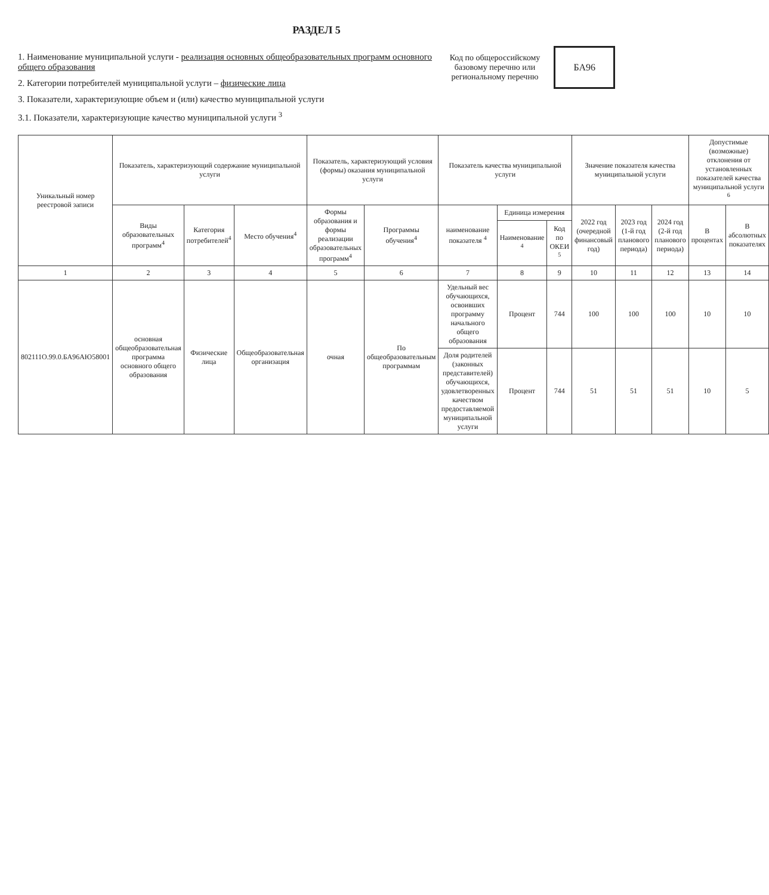РАЗДЕЛ 5
1. Наименование муниципальной услуги - реализация основных общеобразовательных программ основного общего образования
2. Категории потребителей муниципальной услуги – физические лица
3. Показатели, характеризующие объем и (или) качество муниципальной услуги
3.1. Показатели, характеризующие качество муниципальной услуги <sup>3</sup>
Код по общероссийскому базовому перечню или региональному перечню
БА96
| Уникальный номер реестровой записи | Показатель, характеризующий содержание муниципальной услуги | | | Показатель, характеризующий условия (формы) оказания муниципальной услуги | | Показатель качества муниципальной услуги | | | Значение показателя качества муниципальной услуги | | | Допустимые (возможные) отклонения от установленных показателей качества муниципальной услуги <sup>6</sup> | |
| --- | --- | --- | --- | --- | --- | --- | --- | --- | --- | --- | --- | --- | --- |
| | Виды образовательных программ<sup>4</sup> | Категория потребителей<sup>4</sup> | Место обучения<sup>4</sup> | Формы образования и формы реализации образовательных программ<sup>4</sup> | Программы обучения<sup>4</sup> | наименование показателя <sup>4</sup> | Единица измерения | | 2022 год (очередной финансовый год) | 2023 год (1-й год планового периода) | 2024 год (2-й год планового периода) | В процентах | В абсолютных показателях |
| | | | | | | | Наименование <sup>4</sup> | Код по ОКЕИ <sup>5</sup> | | | | | |
| 1 | 2 | 3 | 4 | 5 | 6 | 7 | 8 | 9 | 10 | 11 | 12 | 13 | 14 |
| 802111О.99.0.БА96АЮ58001 | основная общеобразовательная программа основного общего образования | Физические лица | Общеобразовательная организация | очная | По общеобразовательным программам | Удельный вес обучающихся, освоивших программу начального общего образования | Процент | 744 | 100 | 100 | 100 | 10 | 10 |
| | | | | | | Доля родителей (законных представителей) обучающихся, удовлетворенных качеством предоставляемой муниципальной услуги | Процент | 744 | 51 | 51 | 51 | 10 | 5 |